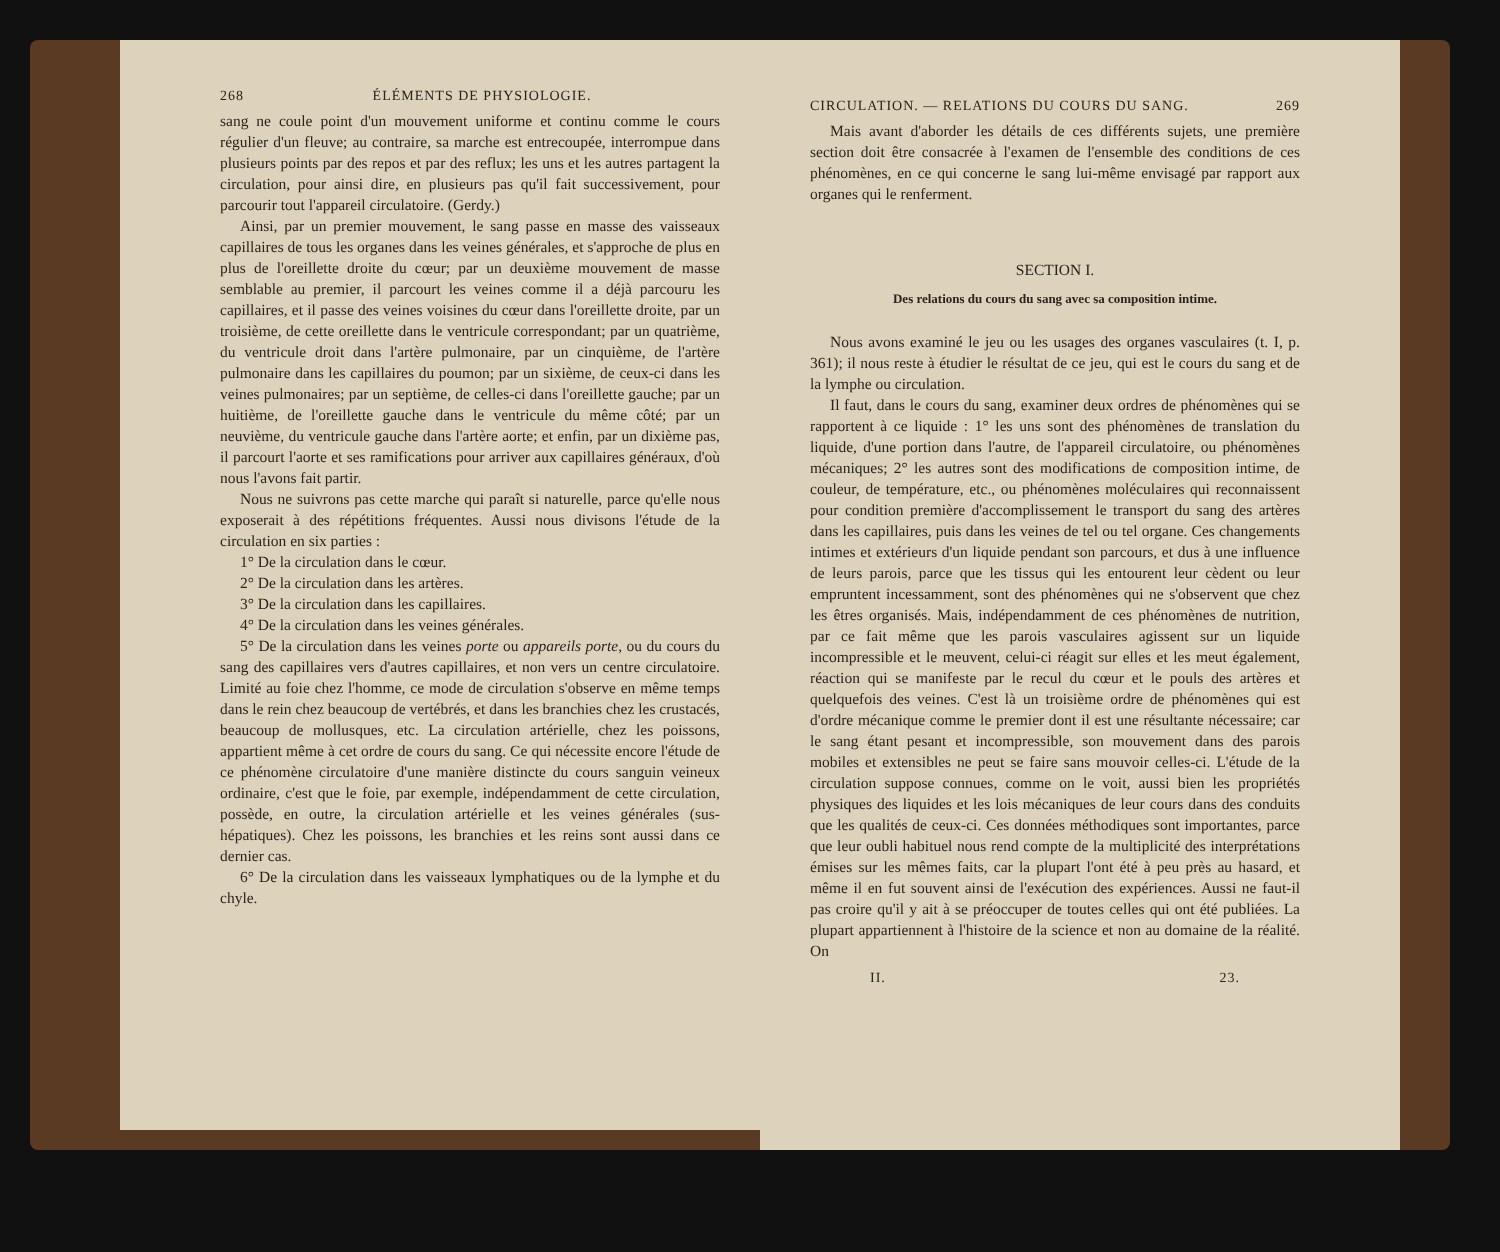268 ÉLÉMENTS DE PHYSIOLOGIE.
sang ne coule point d'un mouvement uniforme et continu comme le cours régulier d'un fleuve; au contraire, sa marche est entrecoupée, interrompue dans plusieurs points par des repos et par des reflux; les uns et les autres partagent la circulation, pour ainsi dire, en plusieurs pas qu'il fait successivement, pour parcourir tout l'appareil circulatoire. (Gerdy.)
Ainsi, par un premier mouvement, le sang passe en masse des vaisseaux capillaires de tous les organes dans les veines générales, et s'approche de plus en plus de l'oreillette droite du cœur; par un deuxième mouvement de masse semblable au premier, il parcourt les veines comme il a déjà parcouru les capillaires, et il passe des veines voisines du cœur dans l'oreillette droite, par un troisième, de cette oreillette dans le ventricule correspondant; par un quatrième, du ventricule droit dans l'artère pulmonaire, par un cinquième, de l'artère pulmonaire dans les capillaires du poumon; par un sixième, de ceux-ci dans les veines pulmonaires; par un septième, de celles-ci dans l'oreillette gauche; par un huitième, de l'oreillette gauche dans le ventricule du même côté; par un neuvième, du ventricule gauche dans l'artère aorte; et enfin, par un dixième pas, il parcourt l'aorte et ses ramifications pour arriver aux capillaires généraux, d'où nous l'avons fait partir.
Nous ne suivrons pas cette marche qui paraît si naturelle, parce qu'elle nous exposerait à des répétitions fréquentes. Aussi nous divisons l'étude de la circulation en six parties :
1° De la circulation dans le cœur.
2° De la circulation dans les artères.
3° De la circulation dans les capillaires.
4° De la circulation dans les veines générales.
5° De la circulation dans les veines porte ou appareils porte, ou du cours du sang des capillaires vers d'autres capillaires, et non vers un centre circulatoire. Limité au foie chez l'homme, ce mode de circulation s'observe en même temps dans le rein chez beaucoup de vertébrés, et dans les branchies chez les crustacés, beaucoup de mollusques, etc. La circulation artérielle, chez les poissons, appartient même à cet ordre de cours du sang. Ce qui nécessite encore l'étude de ce phénomène circulatoire d'une manière distincte du cours sanguin veineux ordinaire, c'est que le foie, par exemple, indépendamment de cette circulation, possède, en outre, la circulation artérielle et les veines générales (sus-hépatiques). Chez les poissons, les branchies et les reins sont aussi dans ce dernier cas.
6° De la circulation dans les vaisseaux lymphatiques ou de la lymphe et du chyle.
CIRCULATION. — RELATIONS DU COURS DU SANG. 269
Mais avant d'aborder les détails de ces différents sujets, une première section doit être consacrée à l'examen de l'ensemble des conditions de ces phénomènes, en ce qui concerne le sang lui-même envisagé par rapport aux organes qui le renferment.
SECTION I.
Des relations du cours du sang avec sa composition intime.
Nous avons examiné le jeu ou les usages des organes vasculaires (t. I, p. 361); il nous reste à étudier le résultat de ce jeu, qui est le cours du sang et de la lymphe ou circulation.
Il faut, dans le cours du sang, examiner deux ordres de phénomènes qui se rapportent à ce liquide : 1° les uns sont des phénomènes de translation du liquide, d'une portion dans l'autre, de l'appareil circulatoire, ou phénomènes mécaniques; 2° les autres sont des modifications de composition intime, de couleur, de température, etc., ou phénomènes moléculaires qui reconnaissent pour condition première d'accomplissement le transport du sang des artères dans les capillaires, puis dans les veines de tel ou tel organe. Ces changements intimes et extérieurs d'un liquide pendant son parcours, et dus à une influence de leurs parois, parce que les tissus qui les entourent leur cèdent ou leur empruntent incessamment, sont des phénomènes qui ne s'observent que chez les êtres organisés. Mais, indépendamment de ces phénomènes de nutrition, par ce fait même que les parois vasculaires agissent sur un liquide incompressible et le meuvent, celui-ci réagit sur elles et les meut également, réaction qui se manifeste par le recul du cœur et le pouls des artères et quelquefois des veines. C'est là un troisième ordre de phénomènes qui est d'ordre mécanique comme le premier dont il est une résultante nécessaire; car le sang étant pesant et incompressible, son mouvement dans des parois mobiles et extensibles ne peut se faire sans mouvoir celles-ci. L'étude de la circulation suppose connues, comme on le voit, aussi bien les propriétés physiques des liquides et les lois mécaniques de leur cours dans des conduits que les qualités de ceux-ci. Ces données méthodiques sont importantes, parce que leur oubli habituel nous rend compte de la multiplicité des interprétations émises sur les mêmes faits, car la plupart l'ont été à peu près au hasard, et même il en fut souvent ainsi de l'exécution des expériences. Aussi ne faut-il pas croire qu'il y ait à se préoccuper de toutes celles qui ont été publiées. La plupart appartiennent à l'histoire de la science et non au domaine de la réalité. On
II. 23.